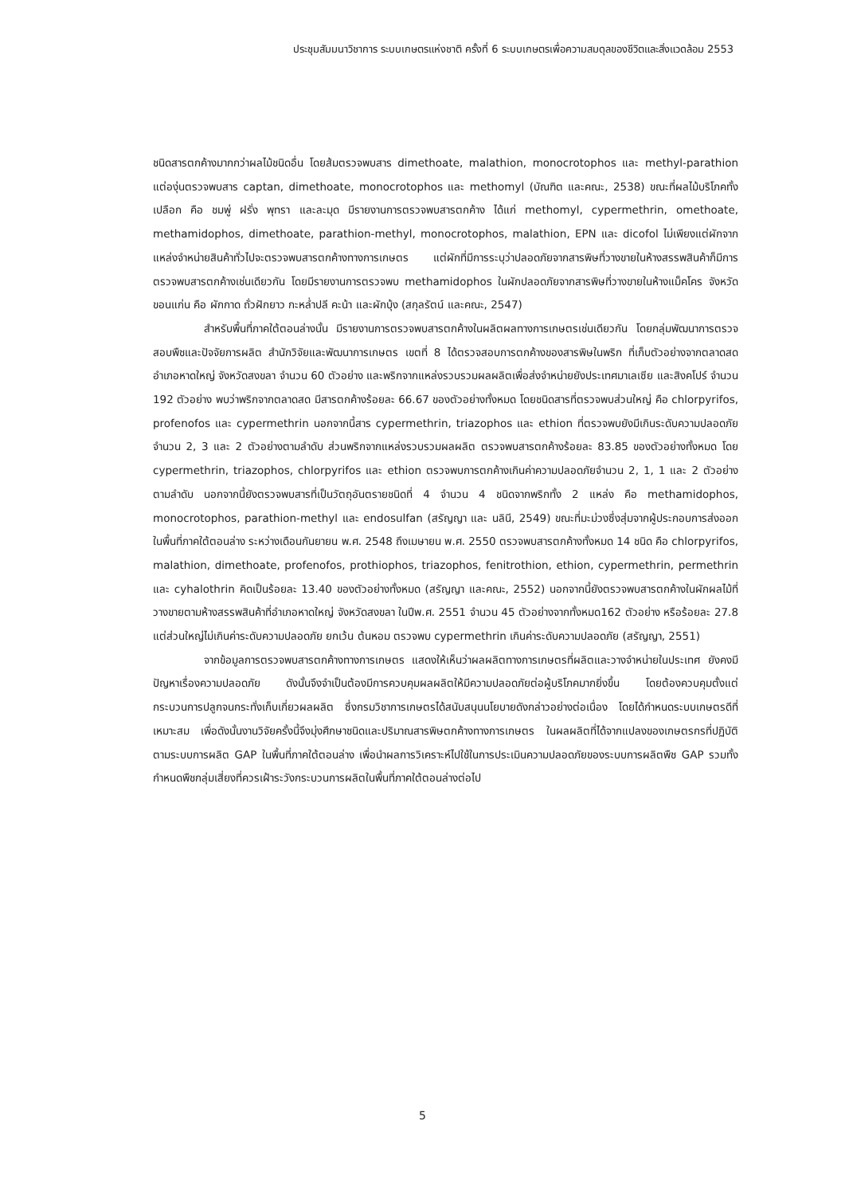ประชุมสัมมนาวิชาการ ระบบเกษตรแห่งชาติ ครั้งที่ 6 ระบบเกษตรเพื่อความสมดุลของชีวิตและสิ่งแวดล้อม 2553
ชนิดสารตกค้างมากกว่าผลไม้ชนิดอื่น โดยส้มตรวจพบสาร dimethoate, malathion, monocrotophos และ methyl-parathion แต่องุ่นตรวจพบสาร captan, dimethoate, monocrotophos และ methomyl (บัณฑิต และคณะ, 2538) ขณะที่ผลไม้บริโภคทั้งเปลือก คือ ชมพู่ ฝรั่ง พุทรา และละมุด มีรายงานการตรวจพบสารตกค้าง ได้แก่ methomyl, cypermethrin, omethoate, methamidophos, dimethoate, parathion-methyl, monocrotophos, malathion, EPN และ dicofol ไม่เพียงแต่ผักจากแหล่งจำหน่ายสินค้าทั่วไปจะตรวจพบสารตกค้างทางการเกษตร แต่ผักที่มีการระบุว่าปลอดภัยจากสารพิษที่วางขายในห้างสรรพสินค้าก็มีการตรวจพบสารตกค้างเช่นเดียวกัน โดยมีรายงานการตรวจพบ methamidophos ในผักปลอดภัยจากสารพิษที่วางขายในห้างแม็คโคร จังหวัดขอนแก่น คือ ผักกาด ถั่วฝักยาว กะหล่ำปลี คะน้า และผักบุ้ง (สกุลรัตน์ และคณะ, 2547)
สำหรับพื้นที่ภาคใต้ตอนล่างนั้น มีรายงานการตรวจพบสารตกค้างในผลิตผลทางการเกษตรเช่นเดียวกัน โดยกลุ่มพัฒนาการตรวจสอบพืชและปัจจัยการผลิต สำนักวิจัยและพัฒนาการเกษตร เขตที่ 8 ได้ตรวจสอบการตกค้างของสารพิษในพริก ที่เก็บตัวอย่างจากตลาดสดอำเภอหาดใหญ่ จังหวัดสงขลา จำนวน 60 ตัวอย่าง และพริกจากแหล่งรวบรวมผลผลิตเพื่อส่งจำหน่ายยังประเทศมาเลเซีย และสิงคโปร์ จำนวน 192 ตัวอย่าง พบว่าพริกจากตลาดสด มีสารตกค้างร้อยละ 66.67 ของตัวอย่างทั้งหมด โดยชนิดสารที่ตรวจพบส่วนใหญ่ คือ chlorpyrifos, profenofos และ cypermethrin นอกจากนี้สาร cypermethrin, triazophos และ ethion ที่ตรวจพบยังมีเกินระดับความปลอดภัยจำนวน 2, 3 และ 2 ตัวอย่างตามลำดับ ส่วนพริกจากแหล่งรวบรวมผลผลิต ตรวจพบสารตกค้างร้อยละ 83.85 ของตัวอย่างทั้งหมด โดย cypermethrin, triazophos, chlorpyrifos และ ethion ตรวจพบการตกค้างเกินค่าความปลอดภัยจำนวน 2, 1, 1 และ 2 ตัวอย่างตามลำดับ นอกจากนี้ยังตรวจพบสารที่เป็นวัตถุอันตรายชนิดที่ 4 จำนวน 4 ชนิดจากพริกทั้ง 2 แหล่ง คือ methamidophos, monocrotophos, parathion-methyl และ endosulfan (สรัญญา และ นลินี, 2549) ขณะที่มะม่วงซึ่งสุ่มจากผู้ประกอบการส่งออกในพื้นที่ภาคใต้ตอนล่าง ระหว่างเดือนกันยายน พ.ศ. 2548 ถึงเมษายน พ.ศ. 2550 ตรวจพบสารตกค้างทั้งหมด 14 ชนิด คือ chlorpyrifos, malathion, dimethoate, profenofos, prothiophos, triazophos, fenitrothion, ethion, cypermethrin, permethrin และ cyhalothrin คิดเป็นร้อยละ 13.40 ของตัวอย่างทั้งหมด (สรัญญา และคณะ, 2552) นอกจากนี้ยังตรวจพบสารตกค้างในผักผลไม้ที่วางขายตามห้างสรรพสินค้าที่อำเภอหาดใหญ่ จังหวัดสงขลา ในปีพ.ศ. 2551 จำนวน 45 ตัวอย่างจากทั้งหมด162 ตัวอย่าง หรือร้อยละ 27.8 แต่ส่วนใหญ่ไม่เกินค่าระดับความปลอดภัย ยกเว้น ต้นหอม ตรวจพบ cypermethrin เกินค่าระดับความปลอดภัย (สรัญญา, 2551)
จากข้อมูลการตรวจพบสารตกค้างทางการเกษตร แสดงให้เห็นว่าผลผลิตทางการเกษตรที่ผลิตและวางจำหน่ายในประเทศ ยังคงมีปัญหาเรื่องความปลอดภัย ดังนั้นจึงจำเป็นต้องมีการควบคุมผลผลิตให้มีความปลอดภัยต่อผู้บริโภคมากยิ่งขึ้น โดยต้องควบคุมตั้งแต่กระบวนการปลูกจนกระทั่งเก็บเกี่ยวผลผลิต ซึ่งกรมวิชาการเกษตรได้สนับสนุนนโยบายดังกล่าวอย่างต่อเนื่อง โดยได้กำหนดระบบเกษตรดีที่เหมาะสม เพื่อดังนั้นงานวิจัยครั้งนี้จึงมุ่งศึกษาชนิดและปริมาณสารพิษตกค้างทางการเกษตร ในผลผลิตที่ได้จากแปลงของเกษตรกรที่ปฏิบัติตามระบบการผลิต GAP ในพื้นที่ภาคใต้ตอนล่าง เพื่อนำผลการวิเคราะห์ไปใช้ในการประเมินความปลอดภัยของระบบการผลิตพืช GAP รวมทั้งกำหนดพืชกลุ่มเสี่ยงที่ควรเฝ้าระวังกระบวนการผลิตในพื้นที่ภาคใต้ตอนล่างต่อไป
5